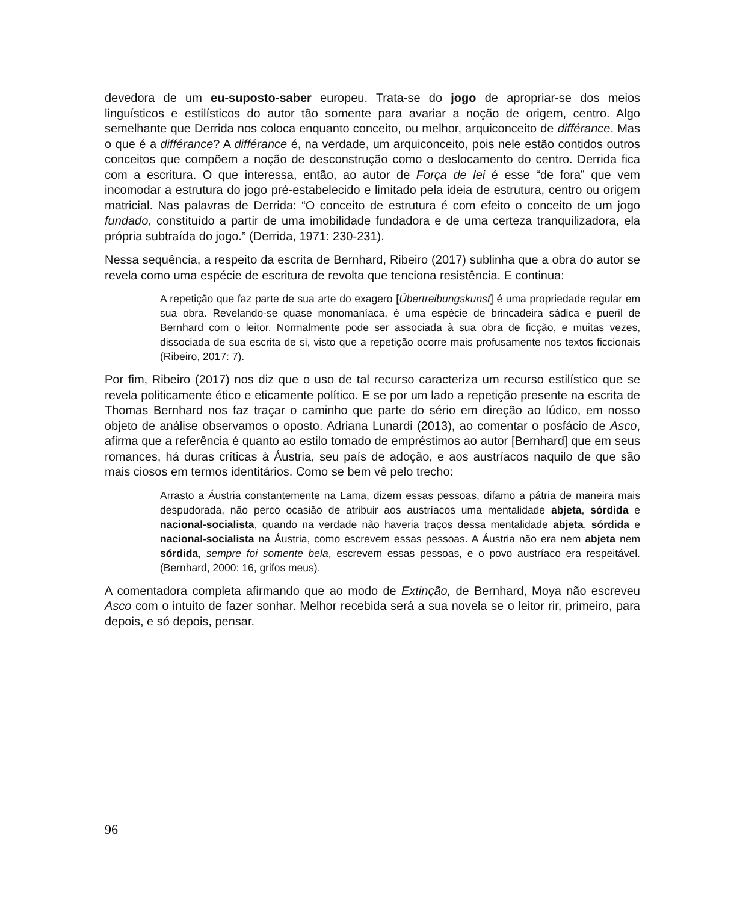devedora de um eu-suposto-saber europeu. Trata-se do jogo de apropriar-se dos meios linguísticos e estilísticos do autor tão somente para avariar a noção de origem, centro. Algo semelhante que Derrida nos coloca enquanto conceito, ou melhor, arquiconceito de différance. Mas o que é a différance? A différance é, na verdade, um arquiconceito, pois nele estão contidos outros conceitos que compõem a noção de desconstrução como o deslocamento do centro. Derrida fica com a escritura. O que interessa, então, ao autor de Força de lei é esse “de fora” que vem incomodar a estrutura do jogo pré-estabelecido e limitado pela ideia de estrutura, centro ou origem matricial. Nas palavras de Derrida: “O conceito de estrutura é com efeito o conceito de um jogo fundado, constituído a partir de uma imobilidade fundadora e de uma certeza tranquilizadora, ela própria subtraída do jogo.” (Derrida, 1971: 230-231).
Nessa sequência, a respeito da escrita de Bernhard, Ribeiro (2017) sublinha que a obra do autor se revela como uma espécie de escritura de revolta que tenciona resistência. E continua:
A repetição que faz parte de sua arte do exagero [Übertreibungskunst] é uma propriedade regular em sua obra. Revelando-se quase monomaníaca, é uma espécie de brincadeira sádica e pueril de Bernhard com o leitor. Normalmente pode ser associada à sua obra de ficção, e muitas vezes, dissociada de sua escrita de si, visto que a repetição ocorre mais profusamente nos textos ficcionais (Ribeiro, 2017: 7).
Por fim, Ribeiro (2017) nos diz que o uso de tal recurso caracteriza um recurso estilístico que se revela politicamente ético e eticamente político. E se por um lado a repetição presente na escrita de Thomas Bernhard nos faz traçar o caminho que parte do sério em direção ao lúdico, em nosso objeto de análise observamos o oposto. Adriana Lunardi (2013), ao comentar o posfácio de Asco, afirma que a referência é quanto ao estilo tomado de empréstimos ao autor [Bernhard] que em seus romances, há duras críticas à Áustria, seu país de adoção, e aos austríacos naquilo de que são mais ciosos em termos identitários. Como se bem vê pelo trecho:
Arrasto a Áustria constantemente na Lama, dizem essas pessoas, difamo a pátria de maneira mais despudorada, não perco ocasião de atribuir aos austríacos uma mentalidade abjeta, sórdida e nacional-socialista, quando na verdade não haveria traços dessa mentalidade abjeta, sórdida e nacional-socialista na Áustria, como escrevem essas pessoas. A Áustria não era nem abjeta nem sórdida, sempre foi somente bela, escrevem essas pessoas, e o povo austríaco era respeitável. (Bernhard, 2000: 16, grifos meus).
A comentadora completa afirmando que ao modo de Extinção, de Bernhard, Moya não escreveu Asco com o intuito de fazer sonhar. Melhor recebida será a sua novela se o leitor rir, primeiro, para depois, e só depois, pensar.
96